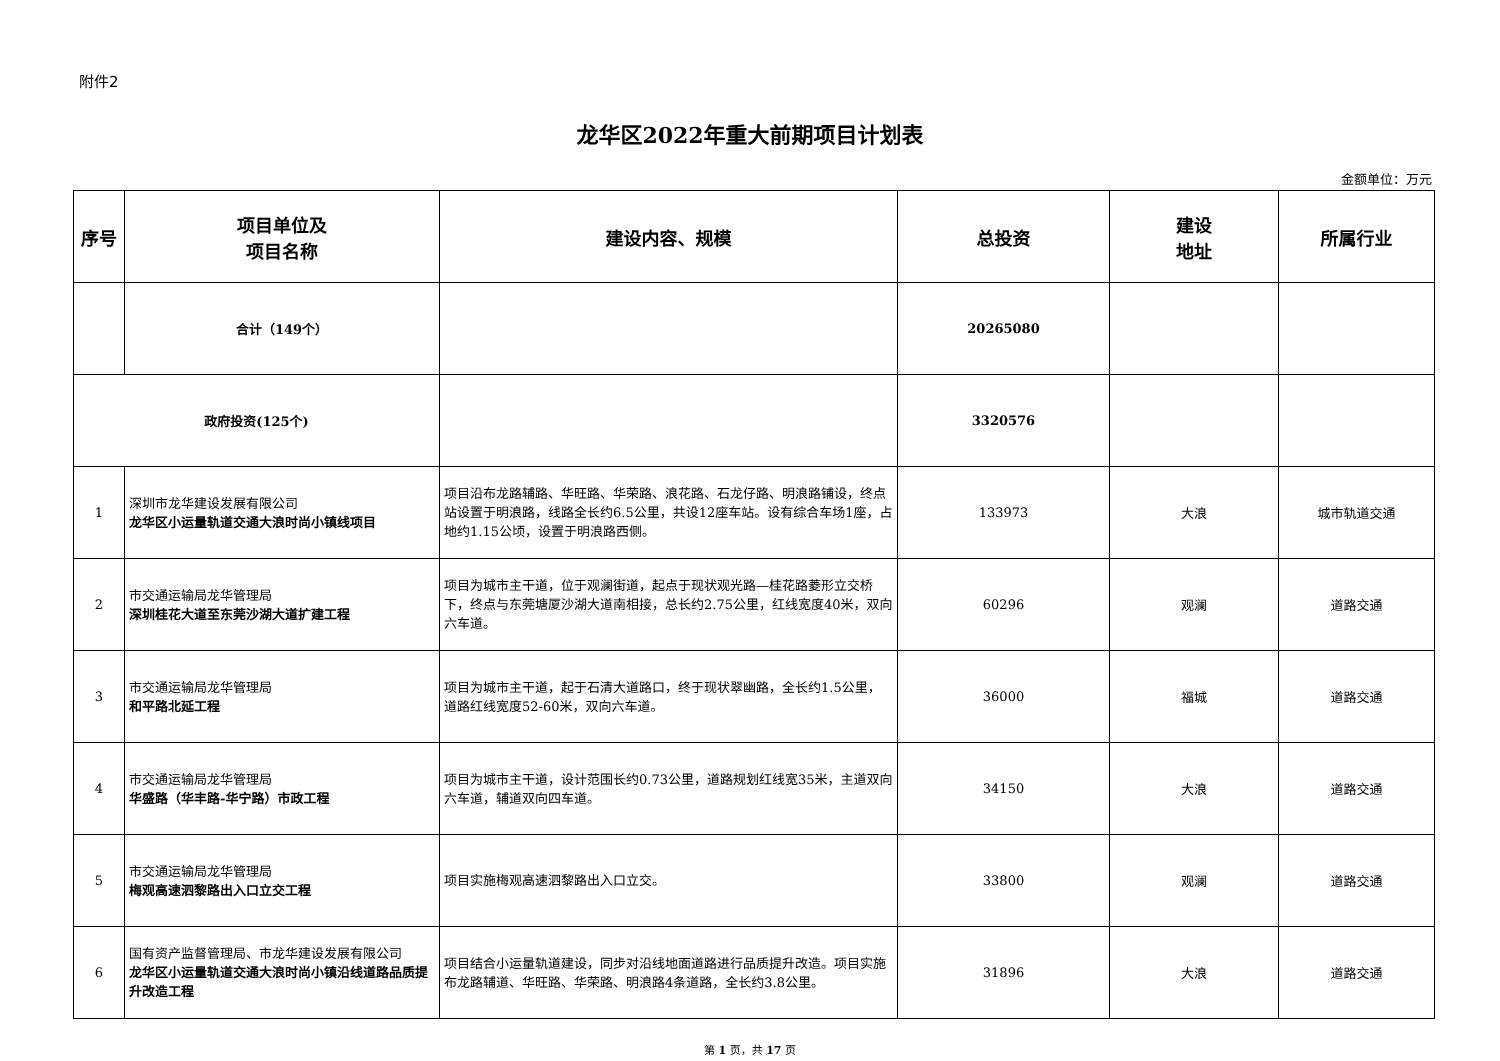附件2
龙华区2022年重大前期项目计划表
金额单位：万元
| 序号 | 项目单位及 项目名称 | 建设内容、规模 | 总投资 | 建设 地址 | 所属行业 |
| --- | --- | --- | --- | --- | --- |
| | 合计（149个） | | 20265080 | | |
| 政府投资(125个) | | | 3320576 | | |
| 1 | 深圳市龙华建设发展有限公司 龙华区小运量轨道交通大浪时尚小镇线项目 | 项目沿布龙路辅路、华旺路、华荣路、浪花路、石龙仔路、明浪路铺设，终点站设置于明浪路，线路全长约6.5公里，共设12座车站。设有综合车场1座，占地约1.15公顷，设置于明浪路西侧。 | 133973 | 大浪 | 城市轨道交通 |
| 2 | 市交通运输局龙华管理局 深圳桂花大道至东莞沙湖大道扩建工程 | 项目为城市主干道，位于观澜街道，起点于现状观光路—桂花路菱形立交桥下，终点与东莞塘厦沙湖大道南相接，总长约2.75公里，红线宽度40米，双向六车道。 | 60296 | 观澜 | 道路交通 |
| 3 | 市交通运输局龙华管理局 和平路北延工程 | 项目为城市主干道，起于石清大道路口，终于现状翠幽路，全长约1.5公里，道路红线宽度52-60米，双向六车道。 | 36000 | 福城 | 道路交通 |
| 4 | 市交通运输局龙华管理局 华盛路（华丰路-华宁路）市政工程 | 项目为城市主干道，设计范围长约0.73公里，道路规划红线宽35米，主道双向六车道，辅道双向四车道。 | 34150 | 大浪 | 道路交通 |
| 5 | 市交通运输局龙华管理局 梅观高速泗黎路出入口立交工程 | 项目实施梅观高速泗黎路出入口立交。 | 33800 | 观澜 | 道路交通 |
| 6 | 国有资产监督管理局、市龙华建设发展有限公司 龙华区小运量轨道交通大浪时尚小镇沿线道路品质提升改造工程 | 项目结合小运量轨道建设，同步对沿线地面道路进行品质提升改造。项目实施布龙路辅道、华旺路、华荣路、明浪路4条道路，全长约3.8公里。 | 31896 | 大浪 | 道路交通 |
第 1 页，共 17 页